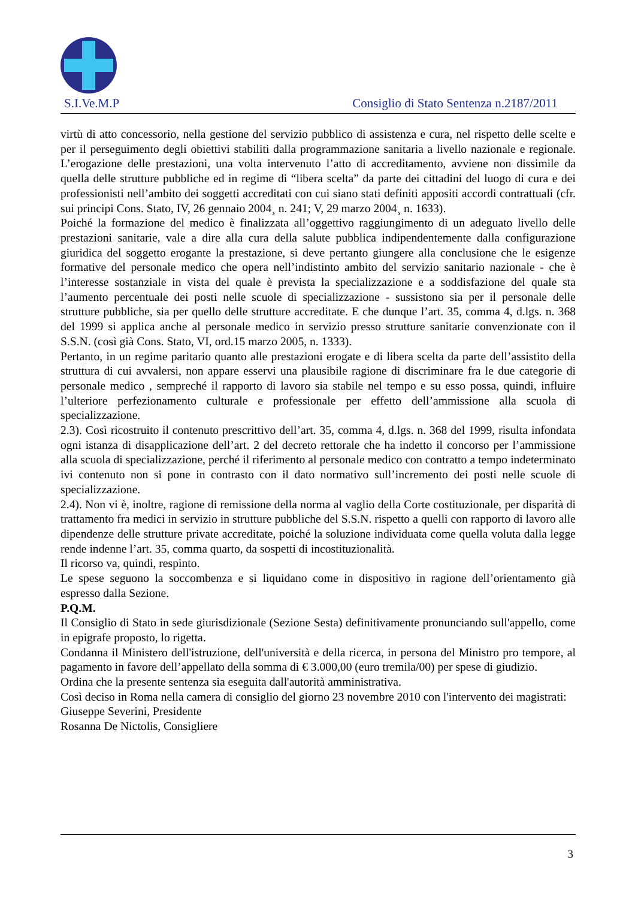S.I.Ve.M.P Consiglio di Stato Sentenza n.2187/2011
virtù di atto concessorio, nella gestione del servizio pubblico di assistenza e cura, nel rispetto delle scelte e per il perseguimento degli obiettivi stabiliti dalla programmazione sanitaria a livello nazionale e regionale. L’erogazione delle prestazioni, una volta intervenuto l’atto di accreditamento, avviene non dissimile da quella delle strutture pubbliche ed in regime di “libera scelta” da parte dei cittadini del luogo di cura e dei professionisti nell’ambito dei soggetti accreditati con cui siano stati definiti appositi accordi contrattuali (cfr. sui principi Cons. Stato, IV, 26 gennaio 2004¸ n. 241; V, 29 marzo 2004¸ n. 1633).
Poiché la formazione del medico è finalizzata all’oggettivo raggiungimento di un adeguato livello delle prestazioni sanitarie, vale a dire alla cura della salute pubblica indipendentemente dalla configurazione giuridica del soggetto erogante la prestazione, si deve pertanto giungere alla conclusione che le esigenze formative del personale medico che opera nell’indistinto ambito del servizio sanitario nazionale - che è l’interesse sostanziale in vista del quale è prevista la specializzazione e a soddisfazione del quale sta l’aumento percentuale dei posti nelle scuole di specializzazione - sussistono sia per il personale delle strutture pubbliche, sia per quello delle strutture accreditate. E che dunque l’art. 35, comma 4, d.lgs. n. 368 del 1999 si applica anche al personale medico in servizio presso strutture sanitarie convenzionate con il S.S.N. (così già Cons. Stato, VI, ord.15 marzo 2005, n. 1333).
Pertanto, in un regime paritario quanto alle prestazioni erogate e di libera scelta da parte dell’assistito della struttura di cui avvalersi, non appare esservi una plausibile ragione di discriminare fra le due categorie di personale medico , sempreché il rapporto di lavoro sia stabile nel tempo e su esso possa, quindi, influire l’ulteriore perfezionamento culturale e professionale per effetto dell’ammissione alla scuola di specializzazione.
2.3). Così ricostruito il contenuto prescrittivo dell’art. 35, comma 4, d.lgs. n. 368 del 1999, risulta infondata ogni istanza di disapplicazione dell’art. 2 del decreto rettorale che ha indetto il concorso per l’ammissione alla scuola di specializzazione, perché il riferimento al personale medico con contratto a tempo indeterminato ivi contenuto non si pone in contrasto con il dato normativo sull’incremento dei posti nelle scuole di specializzazione.
2.4). Non vi è, inoltre, ragione di remissione della norma al vaglio della Corte costituzionale, per disparità di trattamento fra medici in servizio in strutture pubbliche del S.S.N. rispetto a quelli con rapporto di lavoro alle dipendenze delle strutture private accreditate, poiché la soluzione individuata come quella voluta dalla legge rende indenne l’art. 35, comma quarto, da sospetti di incostituzionalità.
Il ricorso va, quindi, respinto.
Le spese seguono la soccombenza e si liquidano come in dispositivo in ragione dell’orientamento già espresso dalla Sezione.
P.Q.M.
Il Consiglio di Stato in sede giurisdizionale (Sezione Sesta) definitivamente pronunciando sull'appello, come in epigrafe proposto, lo rigetta.
Condanna il Ministero dell'istruzione, dell'università e della ricerca, in persona del Ministro pro tempore, al pagamento in favore dell’appellato della somma di € 3.000,00 (euro tremila/00) per spese di giudizio.
Ordina che la presente sentenza sia eseguita dall'autorità amministrativa.
Così deciso in Roma nella camera di consiglio del giorno 23 novembre 2010 con l'intervento dei magistrati:
Giuseppe Severini, Presidente
Rosanna De Nictolis, Consigliere
3